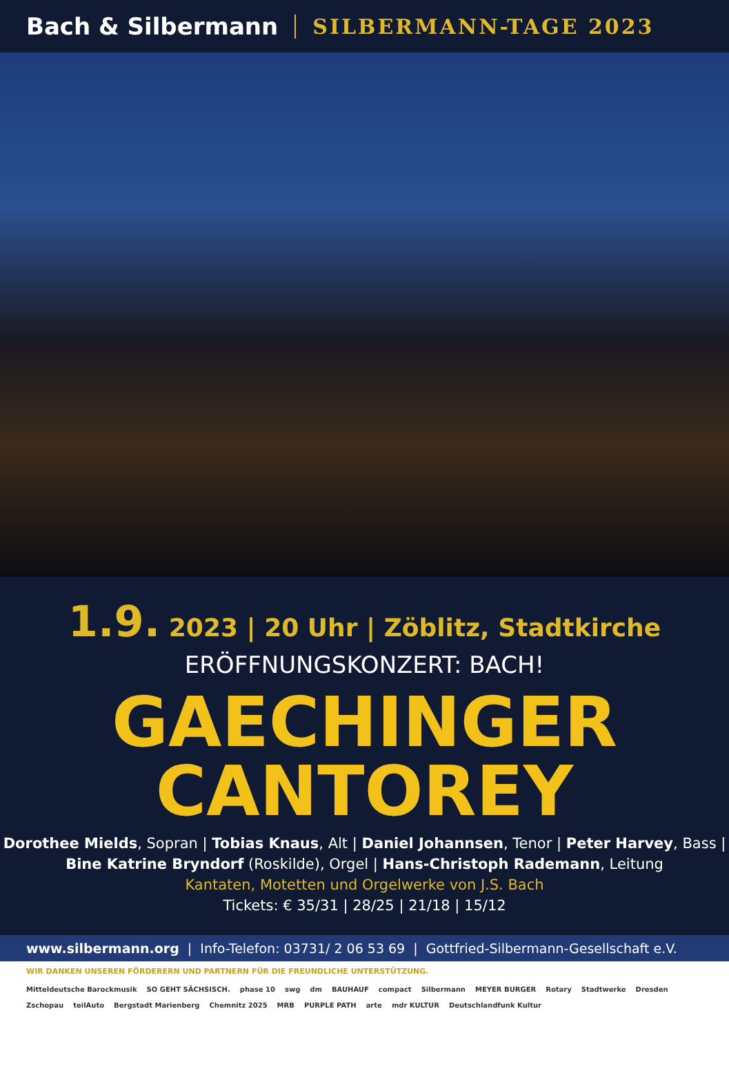Bach & Silbermann SILBERMANN-TAGE 2023
1.9. 2023 | 20 Uhr | Zöblitz, Stadtkirche
ERÖFFNUNGSKONZERT: BACH!
GAECHINGER
CANTOREY
Dorothee Mields, Sopran | Tobias Knaus, Alt | Daniel Johannsen, Tenor | Peter Harvey, Bass |
Bine Katrine Bryndorf (Roskilde), Orgel | Hans-Christoph Rademann, Leitung
Kantaten, Motetten und Orgelwerke von J.S. Bach
Tickets: € 35/31 | 28/25 | 21/18 | 15/12
www.silbermann.org | Info-Telefon: 03731/ 2 06 53 69 | Gottfried-Silbermann-Gesellschaft e.V.
WIR DANKEN UNSEREN FÖRDERERN UND PARTNERN FÜR DIE FREUNDLICHE UNTERSTÜTZUNG.
Mitteldeutsche Barockmusik SO GEHT SÄCHSISCH. phase 10 swg dm BAUHAUF compact Silbermann MEYER BURGER Rotary Stadtwerke Dresden Zschopau teilAuto Bergstadt Marienberg Chemnitz 2025 MRB PURPLE PATH arte mdr KULTUR Deutschlandfunk Kultur